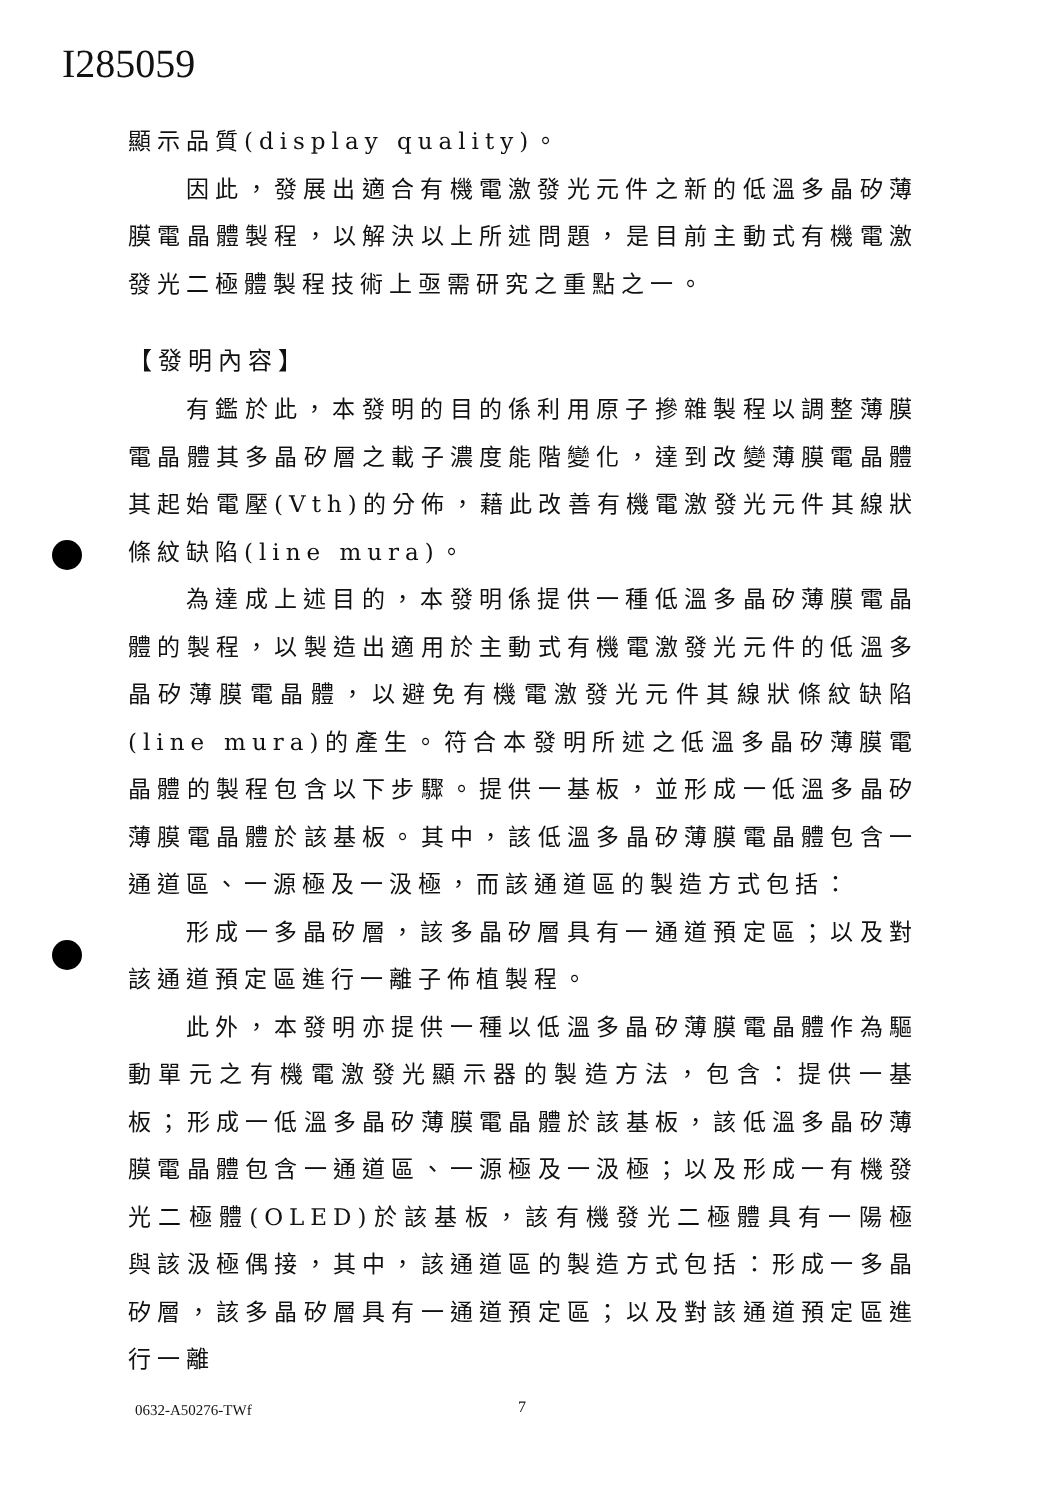I285059
顯示品質(display quality)。
因此，發展出適合有機電激發光元件之新的低溫多晶矽薄膜電晶體製程，以解決以上所述問題，是目前主動式有機電激發光二極體製程技術上亟需研究之重點之一。
【發明內容】
有鑑於此，本發明的目的係利用原子摻雜製程以調整薄膜電晶體其多晶矽層之載子濃度能階變化，達到改變薄膜電晶體其起始電壓(Vth)的分佈，藉此改善有機電激發光元件其線狀條紋缺陷(line mura)。
為達成上述目的，本發明係提供一種低溫多晶矽薄膜電晶體的製程，以製造出適用於主動式有機電激發光元件的低溫多晶矽薄膜電晶體，以避免有機電激發光元件其線狀條紋缺陷(line mura)的產生。符合本發明所述之低溫多晶矽薄膜電晶體的製程包含以下步驟。提供一基板，並形成一低溫多晶矽薄膜電晶體於該基板。其中，該低溫多晶矽薄膜電晶體包含一通道區、一源極及一汲極，而該通道區的製造方式包括：
形成一多晶矽層，該多晶矽層具有一通道預定區；以及對該通道預定區進行一離子佈植製程。
此外，本發明亦提供一種以低溫多晶矽薄膜電晶體作為驅動單元之有機電激發光顯示器的製造方法，包含：提供一基板；形成一低溫多晶矽薄膜電晶體於該基板，該低溫多晶矽薄膜電晶體包含一通道區、一源極及一汲極；以及形成一有機發光二極體(OLED)於該基板，該有機發光二極體具有一陽極與該汲極偶接，其中，該通道區的製造方式包括：形成一多晶矽層，該多晶矽層具有一通道預定區；以及對該通道預定區進行一離
0632-A50276-TWf 7